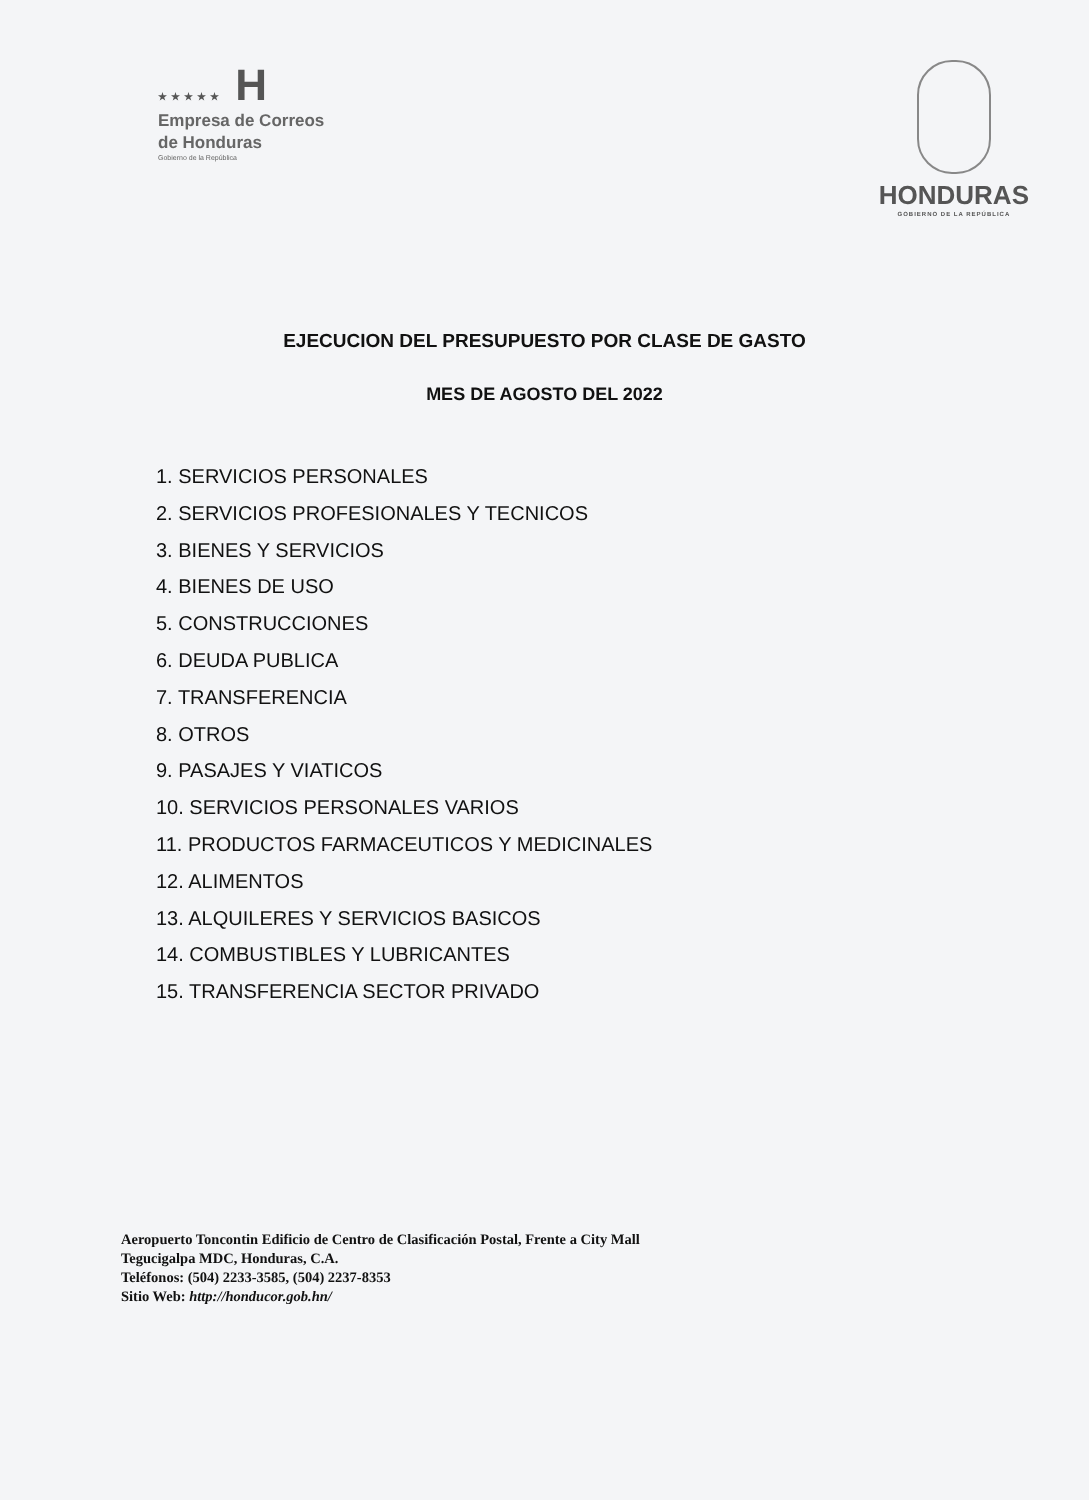★★★★★ H
Empresa de Correos
de Honduras
Gobierno de la República
HONDURAS
GOBIERNO DE LA REPÚBLICA
EJECUCION DEL PRESUPUESTO POR CLASE DE GASTO
MES DE AGOSTO DEL 2022
1. SERVICIOS PERSONALES
2. SERVICIOS PROFESIONALES Y TECNICOS
3. BIENES Y SERVICIOS
4. BIENES DE USO
5. CONSTRUCCIONES
6. DEUDA PUBLICA
7. TRANSFERENCIA
8. OTROS
9. PASAJES Y VIATICOS
10. SERVICIOS PERSONALES VARIOS
11. PRODUCTOS FARMACEUTICOS Y MEDICINALES
12. ALIMENTOS
13. ALQUILERES Y SERVICIOS BASICOS
14. COMBUSTIBLES Y LUBRICANTES
15. TRANSFERENCIA SECTOR PRIVADO
Aeropuerto Toncontin Edificio de Centro de Clasificación Postal, Frente a City Mall
Tegucigalpa MDC, Honduras, C.A.
Teléfonos: (504) 2233-3585, (504) 2237-8353
Sitio Web: http://honducor.gob.hn/